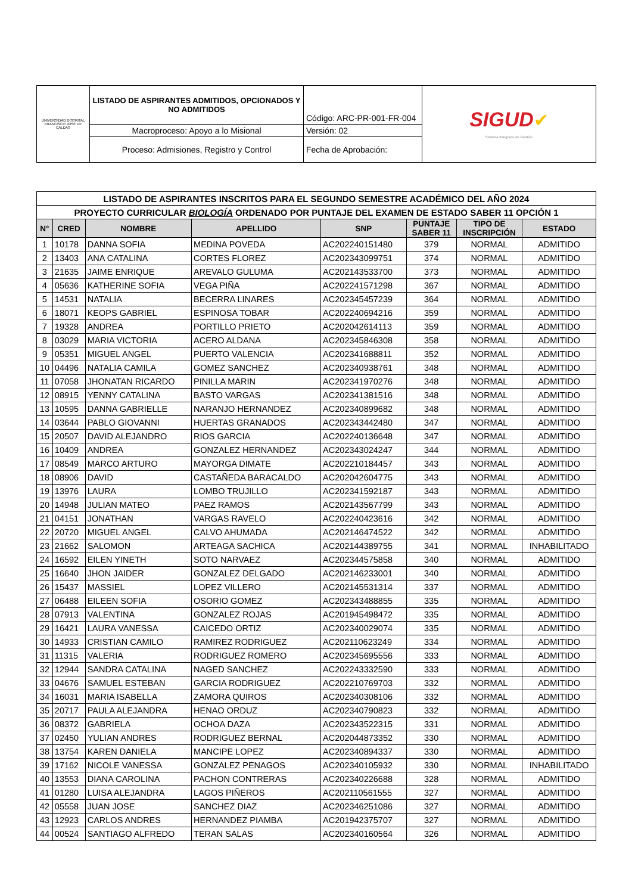| UNIVERSIDAD DISTRITAL FRANCISCO JOSÉ DE CALDAS | LISTADO DE ASPIRANTES ADMITIDOS, OPCIONADOS Y NO ADMITIDOS | Código: ARC-PR-001-FR-004 | SIGUD ✔ Sistema Integrado de Gestión |
| | Macroproceso: Apoyo a lo Misional | Versión: 02 | |
| | Proceso: Admisiones, Registro y Control | Fecha de Aprobación: | |
| LISTADO DE ASPIRANTES INSCRITOS PARA EL SEGUNDO SEMESTRE ACADÉMICO DEL AÑO 2024 | | | | | | | |
| PROYECTO CURRICULAR BIOLOGÍA ORDENADO POR PUNTAJE DEL EXAMEN DE ESTADO SABER 11 OPCIÓN 1 | | | | | | | |
| N° | CRED | NOMBRE | APELLIDO | SNP | PUNTAJE SABER 11 | TIPO DE INSCRIPCIÓN | ESTADO |
| 1 | 10178 | DANNA SOFIA | MEDINA POVEDA | AC202240151480 | 379 | NORMAL | ADMITIDO |
| 2 | 13403 | ANA CATALINA | CORTES FLOREZ | AC202343099751 | 374 | NORMAL | ADMITIDO |
| 3 | 21635 | JAIME ENRIQUE | AREVALO GULUMA | AC202143533700 | 373 | NORMAL | ADMITIDO |
| 4 | 05636 | KATHERINE SOFIA | VEGA PIÑA | AC202241571298 | 367 | NORMAL | ADMITIDO |
| 5 | 14531 | NATALIA | BECERRA LINARES | AC202345457239 | 364 | NORMAL | ADMITIDO |
| 6 | 18071 | KEOPS GABRIEL | ESPINOSA TOBAR | AC202240694216 | 359 | NORMAL | ADMITIDO |
| 7 | 19328 | ANDREA | PORTILLO PRIETO | AC202042614113 | 359 | NORMAL | ADMITIDO |
| 8 | 03029 | MARIA VICTORIA | ACERO ALDANA | AC202345846308 | 358 | NORMAL | ADMITIDO |
| 9 | 05351 | MIGUEL ANGEL | PUERTO VALENCIA | AC202341688811 | 352 | NORMAL | ADMITIDO |
| 10 | 04496 | NATALIA CAMILA | GOMEZ SANCHEZ | AC202340938761 | 348 | NORMAL | ADMITIDO |
| 11 | 07058 | JHONATAN RICARDO | PINILLA MARIN | AC202341970276 | 348 | NORMAL | ADMITIDO |
| 12 | 08915 | YENNY CATALINA | BASTO VARGAS | AC202341381516 | 348 | NORMAL | ADMITIDO |
| 13 | 10595 | DANNA GABRIELLE | NARANJO HERNANDEZ | AC202340899682 | 348 | NORMAL | ADMITIDO |
| 14 | 03644 | PABLO GIOVANNI | HUERTAS GRANADOS | AC202343442480 | 347 | NORMAL | ADMITIDO |
| 15 | 20507 | DAVID ALEJANDRO | RIOS GARCIA | AC202240136648 | 347 | NORMAL | ADMITIDO |
| 16 | 10409 | ANDREA | GONZALEZ HERNANDEZ | AC202343024247 | 344 | NORMAL | ADMITIDO |
| 17 | 08549 | MARCO ARTURO | MAYORGA DIMATE | AC202210184457 | 343 | NORMAL | ADMITIDO |
| 18 | 08906 | DAVID | CASTAÑEDA BARACALDO | AC202042604775 | 343 | NORMAL | ADMITIDO |
| 19 | 13976 | LAURA | LOMBO TRUJILLO | AC202341592187 | 343 | NORMAL | ADMITIDO |
| 20 | 14948 | JULIAN MATEO | PAEZ RAMOS | AC202143567799 | 343 | NORMAL | ADMITIDO |
| 21 | 04151 | JONATHAN | VARGAS RAVELO | AC202240423616 | 342 | NORMAL | ADMITIDO |
| 22 | 20720 | MIGUEL ANGEL | CALVO AHUMADA | AC202146474522 | 342 | NORMAL | ADMITIDO |
| 23 | 21662 | SALOMON | ARTEAGA SACHICA | AC202144389755 | 341 | NORMAL | INHABILITADO |
| 24 | 16592 | EILEN YINETH | SOTO NARVAEZ | AC202344575858 | 340 | NORMAL | ADMITIDO |
| 25 | 16640 | JHON JAIDER | GONZALEZ DELGADO | AC202146233001 | 340 | NORMAL | ADMITIDO |
| 26 | 15437 | MASSIEL | LOPEZ VILLERO | AC202145531314 | 337 | NORMAL | ADMITIDO |
| 27 | 06488 | EILEEN SOFIA | OSORIO GOMEZ | AC202343488855 | 335 | NORMAL | ADMITIDO |
| 28 | 07913 | VALENTINA | GONZALEZ ROJAS | AC201945498472 | 335 | NORMAL | ADMITIDO |
| 29 | 16421 | LAURA VANESSA | CAICEDO ORTIZ | AC202340029074 | 335 | NORMAL | ADMITIDO |
| 30 | 14933 | CRISTIAN CAMILO | RAMIREZ RODRIGUEZ | AC202110623249 | 334 | NORMAL | ADMITIDO |
| 31 | 11315 | VALERIA | RODRIGUEZ ROMERO | AC202345695556 | 333 | NORMAL | ADMITIDO |
| 32 | 12944 | SANDRA CATALINA | NAGED SANCHEZ | AC202243332590 | 333 | NORMAL | ADMITIDO |
| 33 | 04676 | SAMUEL ESTEBAN | GARCIA RODRIGUEZ | AC202210769703 | 332 | NORMAL | ADMITIDO |
| 34 | 16031 | MARIA ISABELLA | ZAMORA QUIROS | AC202340308106 | 332 | NORMAL | ADMITIDO |
| 35 | 20717 | PAULA ALEJANDRA | HENAO ORDUZ | AC202340790823 | 332 | NORMAL | ADMITIDO |
| 36 | 08372 | GABRIELA | OCHOA DAZA | AC202343522315 | 331 | NORMAL | ADMITIDO |
| 37 | 02450 | YULIAN ANDRES | RODRIGUEZ BERNAL | AC202044873352 | 330 | NORMAL | ADMITIDO |
| 38 | 13754 | KAREN DANIELA | MANCIPE LOPEZ | AC202340894337 | 330 | NORMAL | ADMITIDO |
| 39 | 17162 | NICOLE VANESSA | GONZALEZ PENAGOS | AC202340105932 | 330 | NORMAL | INHABILITADO |
| 40 | 13553 | DIANA CAROLINA | PACHON CONTRERAS | AC202340226688 | 328 | NORMAL | ADMITIDO |
| 41 | 01280 | LUISA ALEJANDRA | LAGOS PIÑEROS | AC202110561555 | 327 | NORMAL | ADMITIDO |
| 42 | 05558 | JUAN JOSE | SANCHEZ DIAZ | AC202346251086 | 327 | NORMAL | ADMITIDO |
| 43 | 12923 | CARLOS ANDRES | HERNANDEZ PIAMBA | AC201942375707 | 327 | NORMAL | ADMITIDO |
| 44 | 00524 | SANTIAGO ALFREDO | TERAN SALAS | AC202340160564 | 326 | NORMAL | ADMITIDO |